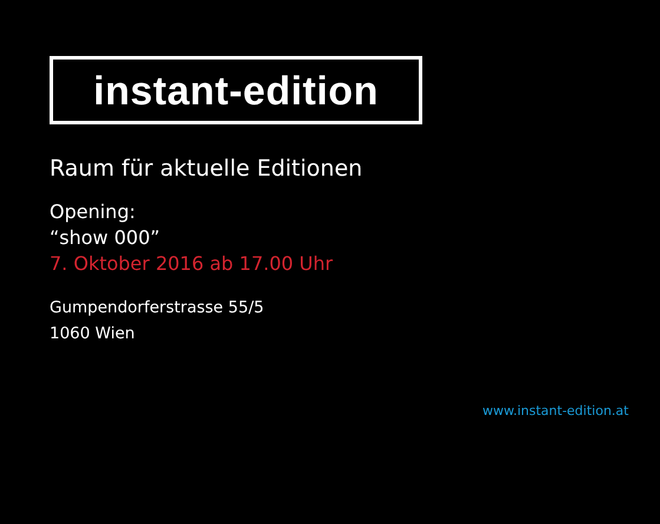instant-edition
Raum für aktuelle Editionen
Opening:
“show 000”
7. Oktober 2016 ab 17.00 Uhr
Gumpendorferstrasse 55/5
1060 Wien
www.instant-edition.at